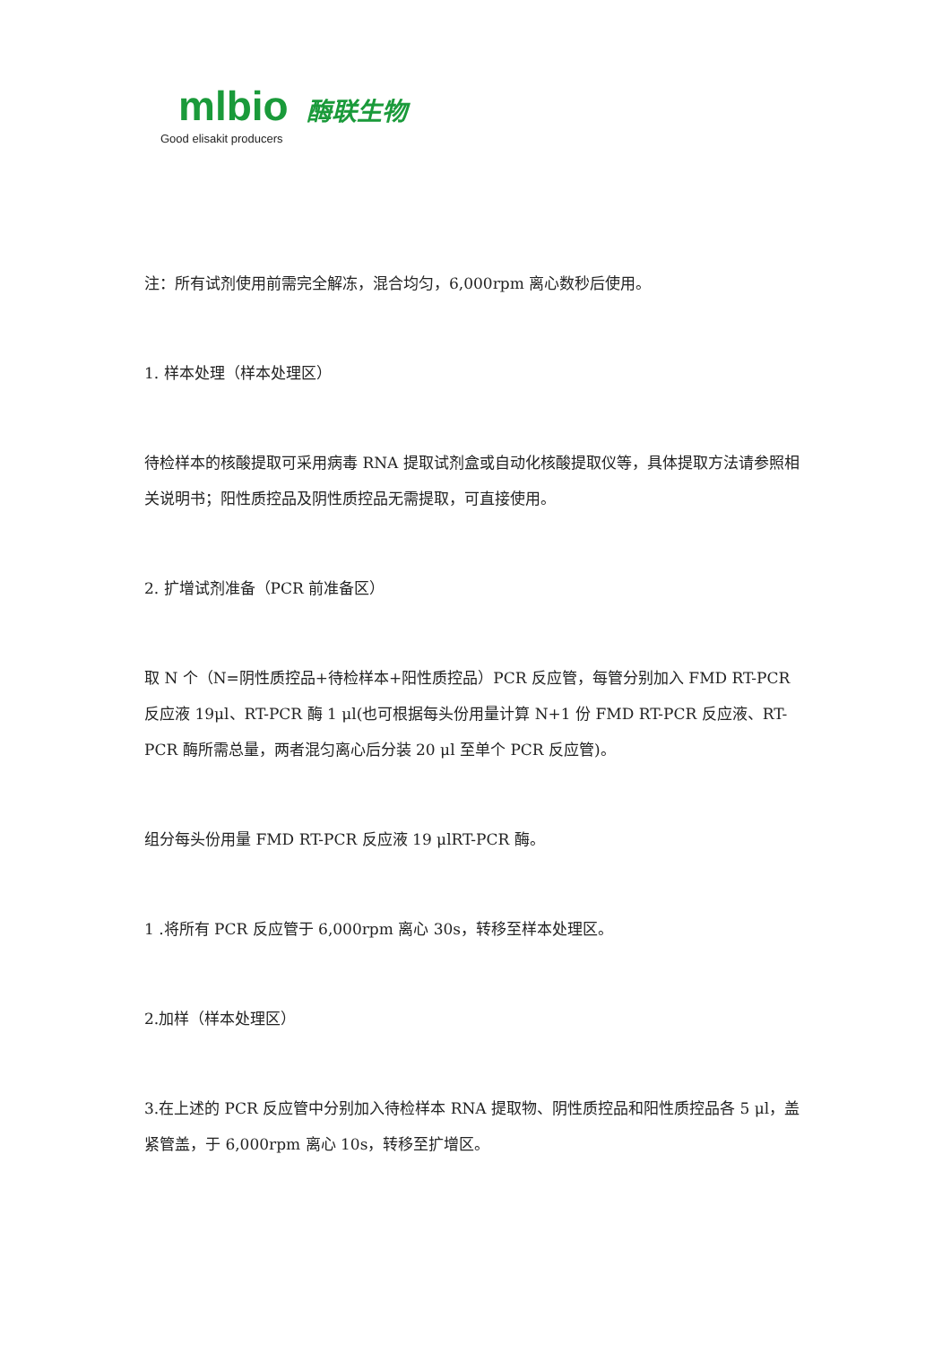mlbio 酶联生物
Good elisakit producers
注：所有试剂使用前需完全解冻，混合均匀，6,000rpm 离心数秒后使用。
1. 样本处理（样本处理区）
待检样本的核酸提取可采用病毒 RNA 提取试剂盒或自动化核酸提取仪等，具体提取方法请参照相关说明书；阳性质控品及阴性质控品无需提取，可直接使用。
2. 扩增试剂准备（PCR 前准备区）
取 N 个（N=阴性质控品+待检样本+阳性质控品）PCR 反应管，每管分别加入 FMD RT-PCR 反应液 19μl、RT-PCR 酶 1 μl(也可根据每头份用量计算 N+1 份 FMD RT-PCR 反应液、RT-PCR 酶所需总量，两者混匀离心后分装 20 μl 至单个 PCR 反应管)。
组分每头份用量 FMD RT-PCR 反应液 19 μlRT-PCR 酶。
1 .将所有 PCR 反应管于 6,000rpm 离心 30s，转移至样本处理区。
2.加样（样本处理区）
3.在上述的 PCR 反应管中分别加入待检样本 RNA 提取物、阴性质控品和阳性质控品各 5 μl，盖紧管盖，于 6,000rpm 离心 10s，转移至扩增区。